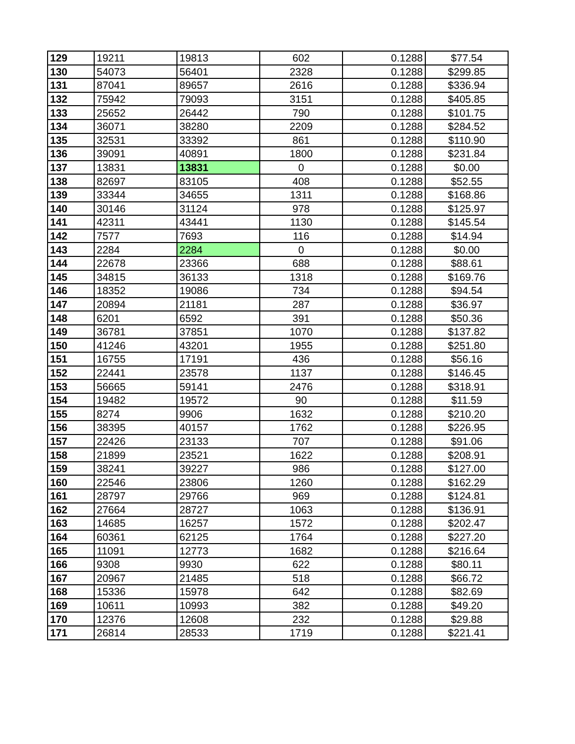| 129 | 19211 | 19813 | 602 | 0.1288 | $77.54 |
| 130 | 54073 | 56401 | 2328 | 0.1288 | $299.85 |
| 131 | 87041 | 89657 | 2616 | 0.1288 | $336.94 |
| 132 | 75942 | 79093 | 3151 | 0.1288 | $405.85 |
| 133 | 25652 | 26442 | 790 | 0.1288 | $101.75 |
| 134 | 36071 | 38280 | 2209 | 0.1288 | $284.52 |
| 135 | 32531 | 33392 | 861 | 0.1288 | $110.90 |
| 136 | 39091 | 40891 | 1800 | 0.1288 | $231.84 |
| 137 | 13831 | 13831 | 0 | 0.1288 | $0.00 |
| 138 | 82697 | 83105 | 408 | 0.1288 | $52.55 |
| 139 | 33344 | 34655 | 1311 | 0.1288 | $168.86 |
| 140 | 30146 | 31124 | 978 | 0.1288 | $125.97 |
| 141 | 42311 | 43441 | 1130 | 0.1288 | $145.54 |
| 142 | 7577 | 7693 | 116 | 0.1288 | $14.94 |
| 143 | 2284 | 2284 | 0 | 0.1288 | $0.00 |
| 144 | 22678 | 23366 | 688 | 0.1288 | $88.61 |
| 145 | 34815 | 36133 | 1318 | 0.1288 | $169.76 |
| 146 | 18352 | 19086 | 734 | 0.1288 | $94.54 |
| 147 | 20894 | 21181 | 287 | 0.1288 | $36.97 |
| 148 | 6201 | 6592 | 391 | 0.1288 | $50.36 |
| 149 | 36781 | 37851 | 1070 | 0.1288 | $137.82 |
| 150 | 41246 | 43201 | 1955 | 0.1288 | $251.80 |
| 151 | 16755 | 17191 | 436 | 0.1288 | $56.16 |
| 152 | 22441 | 23578 | 1137 | 0.1288 | $146.45 |
| 153 | 56665 | 59141 | 2476 | 0.1288 | $318.91 |
| 154 | 19482 | 19572 | 90 | 0.1288 | $11.59 |
| 155 | 8274 | 9906 | 1632 | 0.1288 | $210.20 |
| 156 | 38395 | 40157 | 1762 | 0.1288 | $226.95 |
| 157 | 22426 | 23133 | 707 | 0.1288 | $91.06 |
| 158 | 21899 | 23521 | 1622 | 0.1288 | $208.91 |
| 159 | 38241 | 39227 | 986 | 0.1288 | $127.00 |
| 160 | 22546 | 23806 | 1260 | 0.1288 | $162.29 |
| 161 | 28797 | 29766 | 969 | 0.1288 | $124.81 |
| 162 | 27664 | 28727 | 1063 | 0.1288 | $136.91 |
| 163 | 14685 | 16257 | 1572 | 0.1288 | $202.47 |
| 164 | 60361 | 62125 | 1764 | 0.1288 | $227.20 |
| 165 | 11091 | 12773 | 1682 | 0.1288 | $216.64 |
| 166 | 9308 | 9930 | 622 | 0.1288 | $80.11 |
| 167 | 20967 | 21485 | 518 | 0.1288 | $66.72 |
| 168 | 15336 | 15978 | 642 | 0.1288 | $82.69 |
| 169 | 10611 | 10993 | 382 | 0.1288 | $49.20 |
| 170 | 12376 | 12608 | 232 | 0.1288 | $29.88 |
| 171 | 26814 | 28533 | 1719 | 0.1288 | $221.41 |